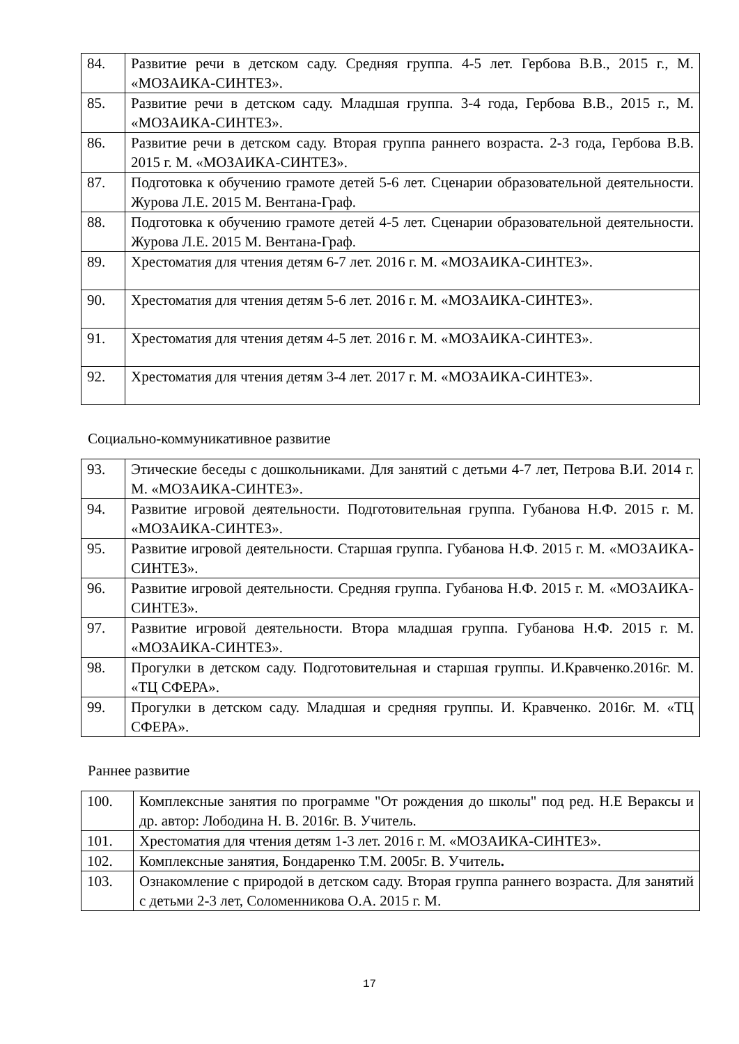| 84. | Развитие речи в детском саду. Средняя группа. 4-5 лет. Гербова В.В., 2015 г., М. «МОЗАИКА-СИНТЕЗ». |
| 85. | Развитие речи в детском саду. Младшая группа. 3-4 года, Гербова В.В., 2015 г., М. «МОЗАИКА-СИНТЕЗ». |
| 86. | Развитие речи в детском саду. Вторая группа раннего возраста. 2-3 года, Гербова В.В. 2015 г. М. «МОЗАИКА-СИНТЕЗ». |
| 87. | Подготовка к обучению грамоте детей 5-6 лет. Сценарии образовательной деятельности. Журова Л.Е. 2015 М. Вентана-Граф. |
| 88. | Подготовка к обучению грамоте детей 4-5 лет. Сценарии образовательной деятельности. Журова Л.Е. 2015 М. Вентана-Граф. |
| 89. | Хрестоматия для чтения детям 6-7 лет. 2016 г. М. «МОЗАИКА-СИНТЕЗ». |
| 90. | Хрестоматия для чтения детям 5-6 лет. 2016 г. М. «МОЗАИКА-СИНТЕЗ». |
| 91. | Хрестоматия для чтения детям 4-5 лет. 2016 г. М. «МОЗАИКА-СИНТЕЗ». |
| 92. | Хрестоматия для чтения детям 3-4 лет. 2017 г. М. «МОЗАИКА-СИНТЕЗ». |
Социально-коммуникативное развитие
| 93. | Этические беседы с дошкольниками. Для занятий с детьми 4-7 лет, Петрова В.И. 2014 г. М. «МОЗАИКА-СИНТЕЗ». |
| 94. | Развитие игровой деятельности. Подготовительная группа. Губанова Н.Ф. 2015 г. М. «МОЗАИКА-СИНТЕЗ». |
| 95. | Развитие игровой деятельности. Старшая группа. Губанова Н.Ф. 2015 г. М. «МОЗАИКА-СИНТЕЗ». |
| 96. | Развитие игровой деятельности. Средняя группа. Губанова Н.Ф. 2015 г. М. «МОЗАИКА-СИНТЕЗ». |
| 97. | Развитие игровой деятельности. Втора младшая группа. Губанова Н.Ф. 2015 г. М. «МОЗАИКА-СИНТЕЗ». |
| 98. | Прогулки в детском саду. Подготовительная и старшая группы. И.Кравченко.2016г. М. «ТЦ СФЕРА». |
| 99. | Прогулки в детском саду. Младшая и средняя группы. И. Кравченко. 2016г. М. «ТЦ СФЕРА». |
Раннее развитие
| 100. | Комплексные занятия по программе "От рождения до школы" под ред. Н.Е Вераксы и др. автор: Лободина Н. В. 2016г. В. Учитель. |
| 101. | Хрестоматия для чтения детям 1-3 лет. 2016 г. М. «МОЗАИКА-СИНТЕЗ». |
| 102. | Комплексные занятия, Бондаренко Т.М. 2005г. В. Учитель . |
| 103. | Ознакомление с природой в детском саду. Вторая группа раннего возраста. Для занятий с детьми 2-3 лет, Соломенникова О.А. 2015 г. М. |
17